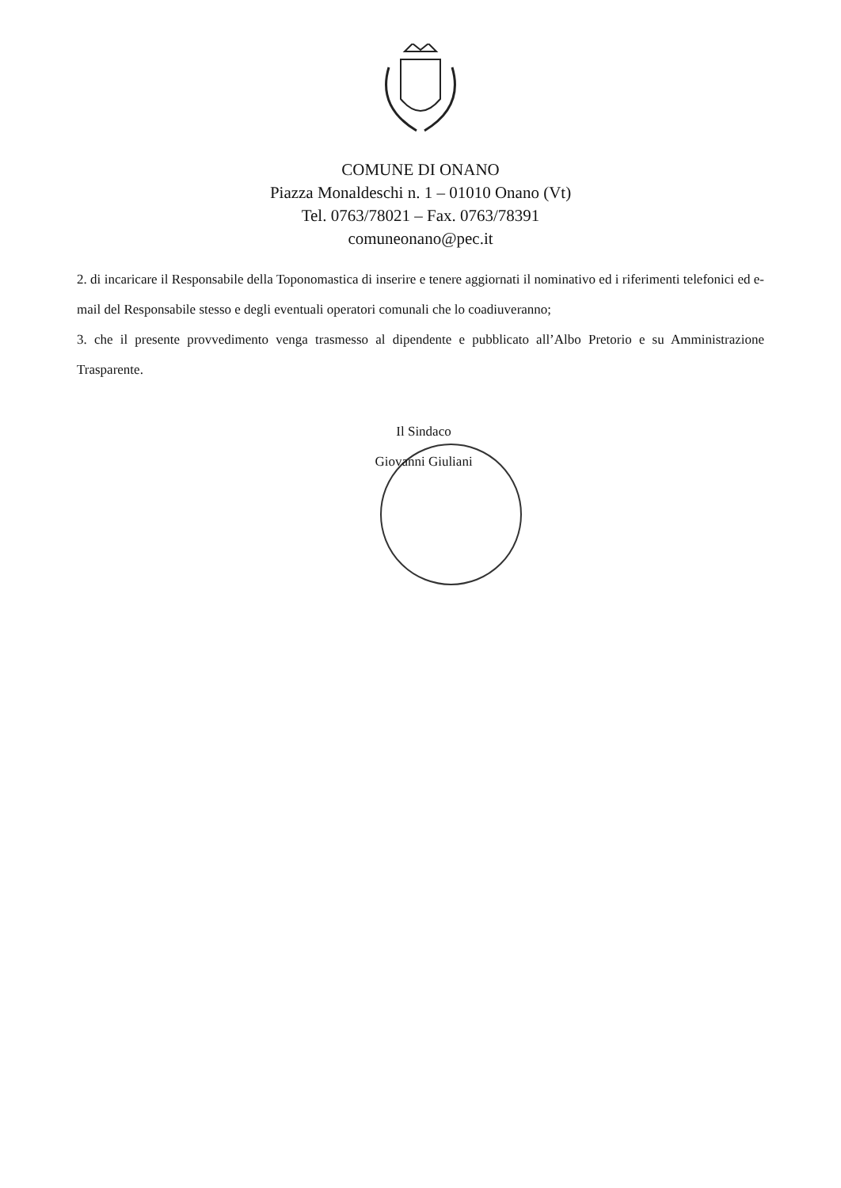COMUNE DI ONANO
Piazza Monaldeschi n. 1 – 01010 Onano (Vt)
Tel. 0763/78021 – Fax. 0763/78391
comuneonano@pec.it
2. di incaricare il Responsabile della Toponomastica di inserire e tenere aggiornati il nominativo ed i riferimenti telefonici ed e-mail del Responsabile stesso e degli eventuali operatori comunali che lo coadiuveranno;
3. che il presente provvedimento venga trasmesso al dipendente e pubblicato all’Albo Pretorio e su Amministrazione Trasparente.
Il Sindaco
Giovanni Giuliani